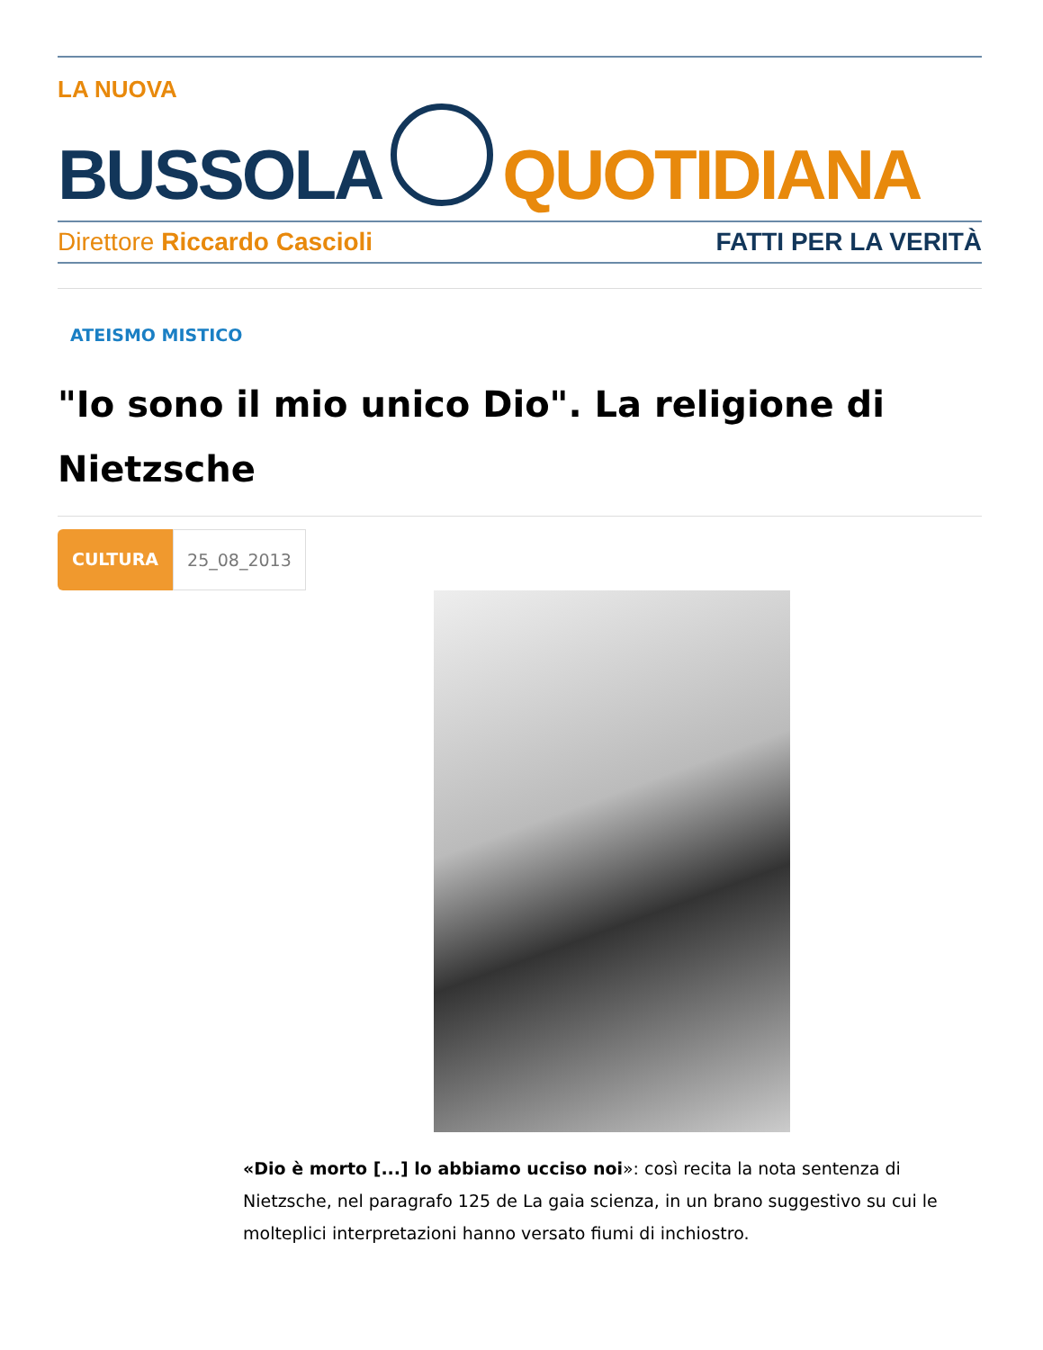LA NUOVA
BUSSOLA
QUOTIDIANA
Direttore Riccardo Cascioli FATTI PER LA VERITÀ
ATEISMO MISTICO
"Io sono il mio unico Dio". La religione di Nietzsche
CULTURA 25_08_2013
«Dio è morto [...] lo abbiamo ucciso noi»: così recita la nota sentenza di Nietzsche, nel paragrafo 125 de La gaia scienza, in un brano suggestivo su cui le molteplici interpretazioni hanno versato fiumi di inchiostro.